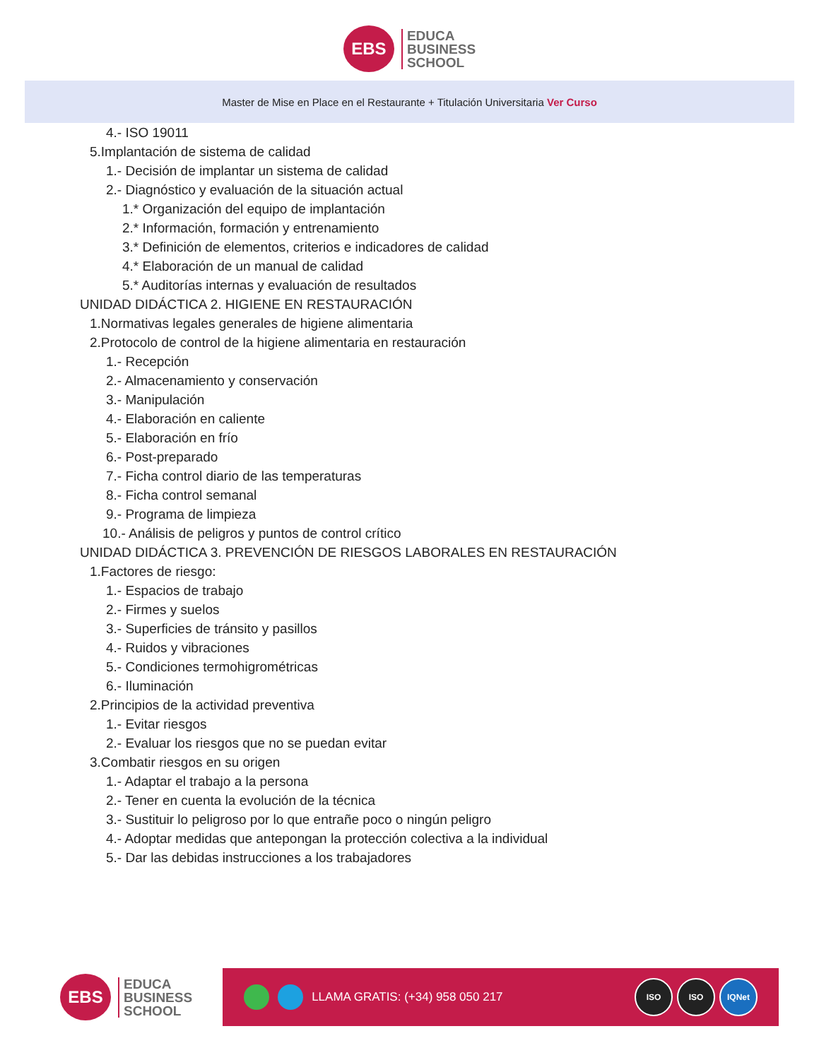EBS
EDUCA
BUSINESS
SCHOOL
Master de Mise en Place en el Restaurante + Titulación Universitaria Ver Curso
4.- ISO 19011
5.Implantación de sistema de calidad
1.- Decisión de implantar un sistema de calidad
2.- Diagnóstico y evaluación de la situación actual
1.* Organización del equipo de implantación
2.* Información, formación y entrenamiento
3.* Definición de elementos, criterios e indicadores de calidad
4.* Elaboración de un manual de calidad
5.* Auditorías internas y evaluación de resultados
UNIDAD DIDÁCTICA 2. HIGIENE EN RESTAURACIÓN
1.Normativas legales generales de higiene alimentaria
2.Protocolo de control de la higiene alimentaria en restauración
1.- Recepción
2.- Almacenamiento y conservación
3.- Manipulación
4.- Elaboración en caliente
5.- Elaboración en frío
6.- Post-preparado
7.- Ficha control diario de las temperaturas
8.- Ficha control semanal
9.- Programa de limpieza
10.- Análisis de peligros y puntos de control crítico
UNIDAD DIDÁCTICA 3. PREVENCIÓN DE RIESGOS LABORALES EN RESTAURACIÓN
1.Factores de riesgo:
1.- Espacios de trabajo
2.- Firmes y suelos
3.- Superficies de tránsito y pasillos
4.- Ruidos y vibraciones
5.- Condiciones termohigrométricas
6.- Iluminación
2.Principios de la actividad preventiva
1.- Evitar riesgos
2.- Evaluar los riesgos que no se puedan evitar
3.Combatir riesgos en su origen
1.- Adaptar el trabajo a la persona
2.- Tener en cuenta la evolución de la técnica
3.- Sustituir lo peligroso por lo que entrañe poco o ningún peligro
4.- Adoptar medidas que antepongan la protección colectiva a la individual
5.- Dar las debidas instrucciones a los trabajadores
EBS
EDUCA
BUSINESS
SCHOOL
LLAMA GRATIS: (+34) 958 050 217
ISO ISO IQNet